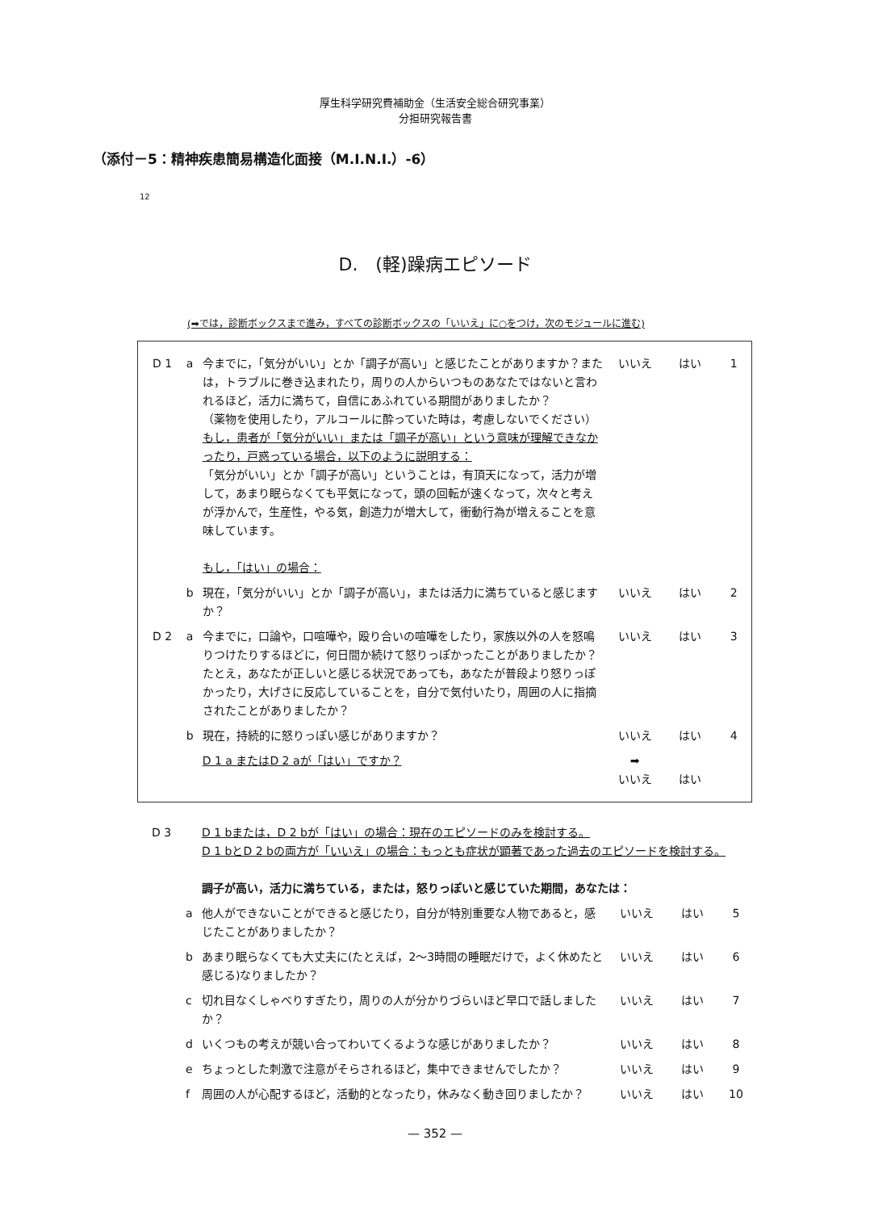厚生科学研究費補助金（生活安全総合研究事業）
分担研究報告書
（添付－5：精神疾患簡易構造化面接（M.I.N.I.）-6）
12
D.　(軽)躁病エピソード
(➡では，診断ボックスまで進み，すべての診断ボックスの「いいえ」に○をつけ，次のモジュールに進む)
| D 1 | a | 今までに，「気分がいい」とか「調子が高い」と感じたことがありますか？または，トラブルに巻き込まれたり，周りの人からいつものあなたではないと言われるほど，活力に満ちて，自信にあふれている期間がありましたか？ （薬物を使用したり，アルコールに酔っていた時は，考慮しないでください） もし，患者が「気分がいい」または「調子が高い」という意味が理解できなかったり，戸惑っている場合，以下のように説明する： 「気分がいい」とか「調子が高い」ということは，有頂天になって，活力が増して，あまり眠らなくても平気になって，頭の回転が速くなって，次々と考えが浮かんで，生産性，やる気，創造力が増大して，衝動行為が増えることを意味しています。 もし，「はい」の場合： | いいえ | はい | 1 |
| | b | 現在，「気分がいい」とか「調子が高い」，または活力に満ちていると感じますか？ | いいえ | はい | 2 |
| D 2 | a | 今までに，口論や，口喧嘩や，殴り合いの喧嘩をしたり，家族以外の人を怒鳴りつけたりするほどに，何日間か続けて怒りっぽかったことがありましたか？ たとえ，あなたが正しいと感じる状況であっても，あなたが普段より怒りっぽかったり，大げさに反応していることを，自分で気付いたり，周囲の人に指摘されたことがありましたか？ | いいえ | はい | 3 |
| | b | 現在，持続的に怒りっぽい感じがありますか？ | いいえ | はい | 4 |
| | | D 1 a またはD 2 aが「はい」ですか？ | ➡ いいえ | はい | |
| D 3 | | D 1 bまたは，D 2 bが「はい」の場合：現在のエピソードのみを検討する。 D 1 bとD 2 bの両方が「いいえ」の場合：もっとも症状が顕著であった過去のエピソードを検討する。 調子が高い，活力に満ちている，または，怒りっぽいと感じていた期間，あなたは： | | | |
| | a | 他人ができないことができると感じたり，自分が特別重要な人物であると，感じたことがありましたか？ | いいえ | はい | 5 |
| | b | あまり眠らなくても大丈夫に(たとえば，2～3時間の睡眠だけで，よく休めたと感じる)なりましたか？ | いいえ | はい | 6 |
| | c | 切れ目なくしゃべりすぎたり，周りの人が分かりづらいほど早口で話しましたか？ | いいえ | はい | 7 |
| | d | いくつもの考えが競い合ってわいてくるような感じがありましたか？ | いいえ | はい | 8 |
| | e | ちょっとした刺激で注意がそらされるほど，集中できませんでしたか？ | いいえ | はい | 9 |
| | f | 周囲の人が心配するほど，活動的となったり，休みなく動き回りましたか？ | いいえ | はい | 10 |
— 352 —